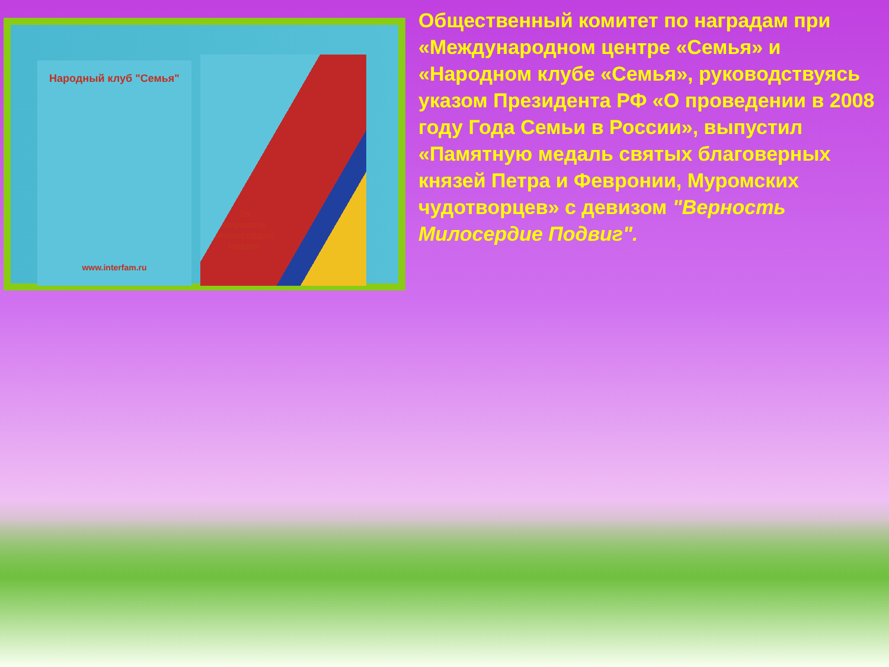Народный клуб "Семья"
www.interfam.ru
За
верность
милосердие
подвиг
Общественный комитет по наградам при «Международном центре «Семья» и «Народном клубе «Семья», руководствуясь указом Президента РФ «О проведении в 2008 году Года Семьи в России», выпустил «Памятную медаль святых благоверных князей Петра и Февронии, Муромских чудотворцев» с девизом "Верность Милосердие Подвиг".